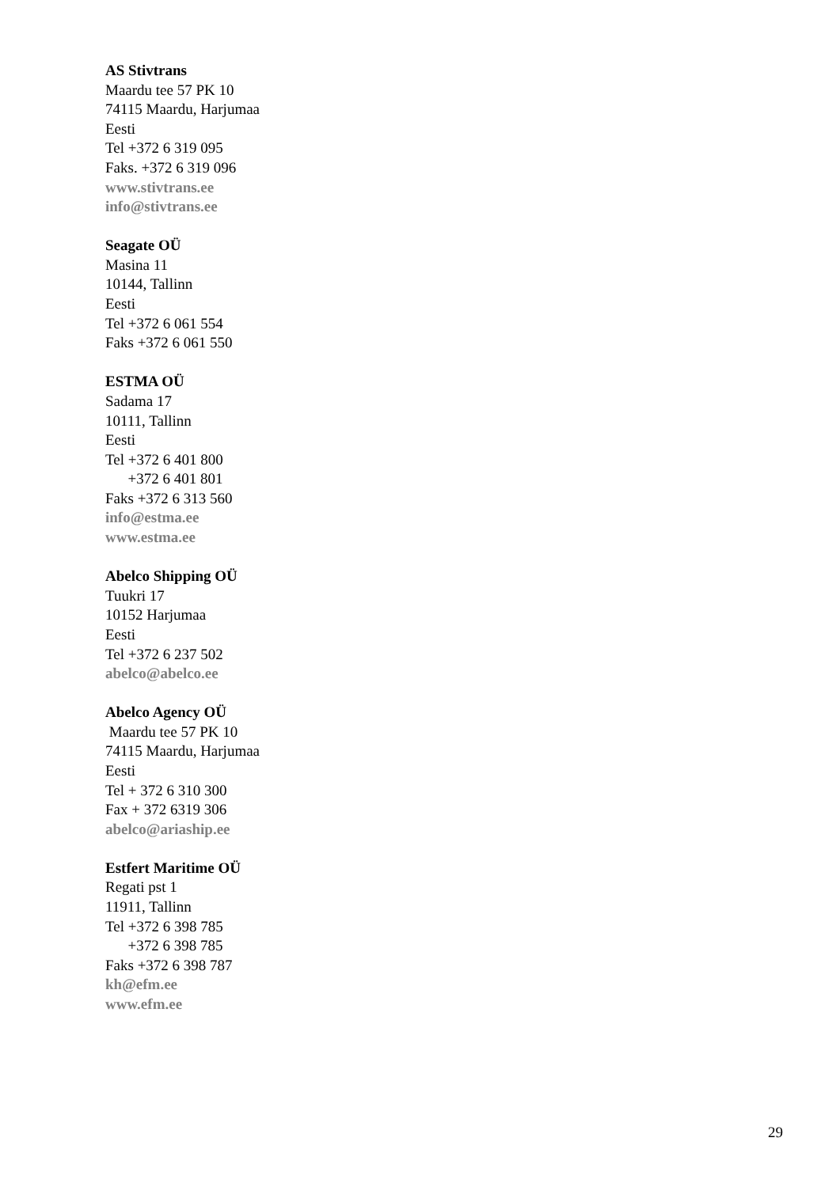AS Stivtrans
Maardu tee 57 PK 10
74115 Maardu, Harjumaa
Eesti
Tel +372 6 319 095
Faks. +372 6 319 096
www.stivtrans.ee
info@stivtrans.ee
Seagate OÜ
Masina 11
10144, Tallinn
Eesti
Tel +372 6 061 554
Faks +372 6 061 550
ESTMA OÜ
Sadama 17
10111, Tallinn
Eesti
Tel +372 6 401 800
+372 6 401 801
Faks +372 6 313 560
info@estma.ee
www.estma.ee
Abelco Shipping OÜ
Tuukri 17
10152 Harjumaa
Eesti
Tel +372 6 237 502
abelco@abelco.ee
Abelco Agency OÜ
Maardu tee 57 PK 10
74115 Maardu, Harjumaa
Eesti
Tel + 372 6 310 300
Fax + 372 6319 306
abelco@ariaship.ee
Estfert Maritime OÜ
Regati pst 1
11911, Tallinn
Tel +372 6 398 785
+372 6 398 785
Faks +372 6 398 787
kh@efm.ee
www.efm.ee
29